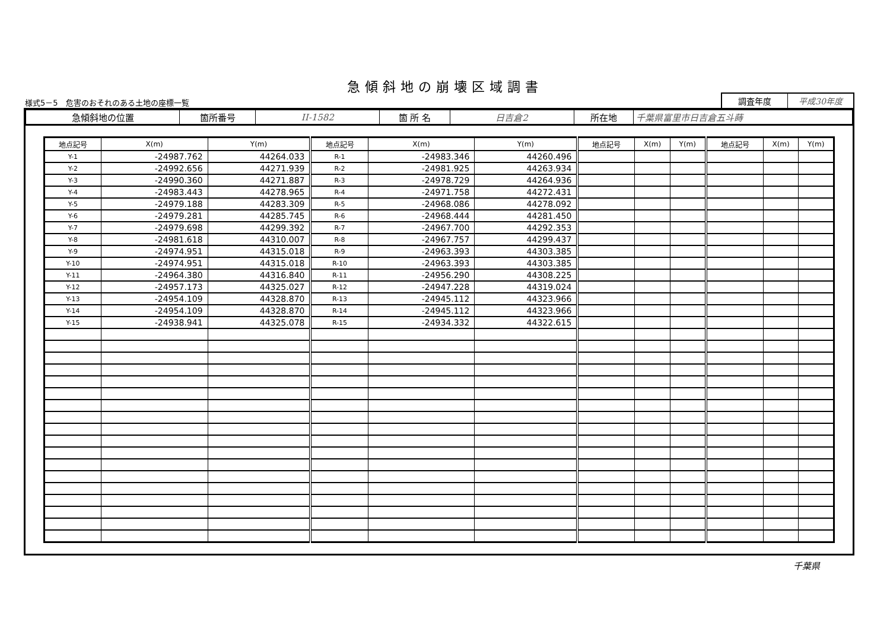急傾斜地の崩壊区域調書
様式5－5　危害のおそれのある土地の座標一覧
調査年度 平成30年度
| 急傾斜地の位置 | 箇所番号 | II-1582 | 箇 所 名 | 日吉倉2 | 所在地 | 千葉県富里市日吉倉五斗蒔 |
| 地点記号 | X(m) | Y(m) | 地点記号 | X(m) | Y(m) | 地点記号 | X(m) | Y(m) | 地点記号 | X(m) | Y(m) |
| --- | --- | --- | --- | --- | --- | --- | --- | --- | --- | --- | --- |
| Y-1 | -24987.762 | 44264.033 | R-1 | -24983.346 | 44260.496 | | | | | | |
| Y-2 | -24992.656 | 44271.939 | R-2 | -24981.925 | 44263.934 | | | | | | |
| Y-3 | -24990.360 | 44271.887 | R-3 | -24978.729 | 44264.936 | | | | | | |
| Y-4 | -24983.443 | 44278.965 | R-4 | -24971.758 | 44272.431 | | | | | | |
| Y-5 | -24979.188 | 44283.309 | R-5 | -24968.086 | 44278.092 | | | | | | |
| Y-6 | -24979.281 | 44285.745 | R-6 | -24968.444 | 44281.450 | | | | | | |
| Y-7 | -24979.698 | 44299.392 | R-7 | -24967.700 | 44292.353 | | | | | | |
| Y-8 | -24981.618 | 44310.007 | R-8 | -24967.757 | 44299.437 | | | | | | |
| Y-9 | -24974.951 | 44315.018 | R-9 | -24963.393 | 44303.385 | | | | | | |
| Y-10 | -24974.951 | 44315.018 | R-10 | -24963.393 | 44303.385 | | | | | | |
| Y-11 | -24964.380 | 44316.840 | R-11 | -24956.290 | 44308.225 | | | | | | |
| Y-12 | -24957.173 | 44325.027 | R-12 | -24947.228 | 44319.024 | | | | | | |
| Y-13 | -24954.109 | 44328.870 | R-13 | -24945.112 | 44323.966 | | | | | | |
| Y-14 | -24954.109 | 44328.870 | R-14 | -24945.112 | 44323.966 | | | | | | |
| Y-15 | -24938.941 | 44325.078 | R-15 | -24934.332 | 44322.615 | | | | | | |
千葉県